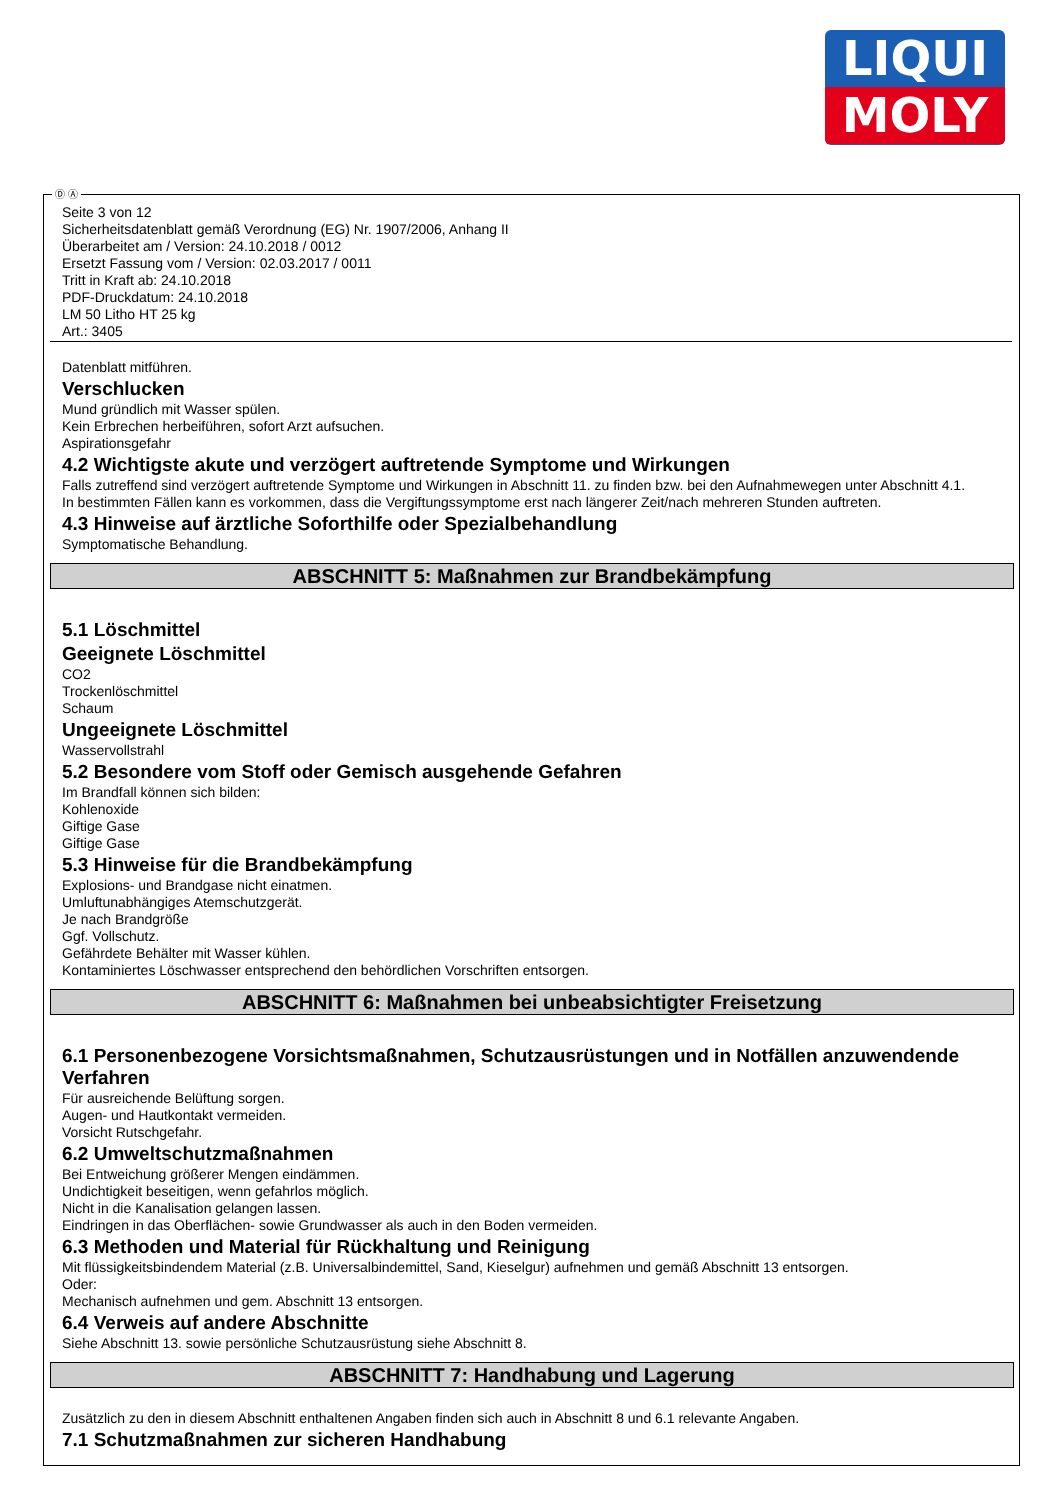LIQUI
MOLY
Ⓓ Ⓐ
Seite 3 von 12
Sicherheitsdatenblatt gemäß Verordnung (EG) Nr. 1907/2006, Anhang II
Überarbeitet am / Version: 24.10.2018 / 0012
Ersetzt Fassung vom / Version: 02.03.2017 / 0011
Tritt in Kraft ab: 24.10.2018
PDF-Druckdatum: 24.10.2018
LM 50 Litho HT 25 kg
Art.: 3405
Datenblatt mitführen.
Verschlucken
Mund gründlich mit Wasser spülen.
Kein Erbrechen herbeiführen, sofort Arzt aufsuchen.
Aspirationsgefahr
4.2 Wichtigste akute und verzögert auftretende Symptome und Wirkungen
Falls zutreffend sind verzögert auftretende Symptome und Wirkungen in Abschnitt 11. zu finden bzw. bei den Aufnahmewegen unter Abschnitt 4.1.
In bestimmten Fällen kann es vorkommen, dass die Vergiftungssymptome erst nach längerer Zeit/nach mehreren Stunden auftreten.
4.3 Hinweise auf ärztliche Soforthilfe oder Spezialbehandlung
Symptomatische Behandlung.
ABSCHNITT 5: Maßnahmen zur Brandbekämpfung
5.1 Löschmittel
Geeignete Löschmittel
CO2
Trockenlöschmittel
Schaum
Ungeeignete Löschmittel
Wasservollstrahl
5.2 Besondere vom Stoff oder Gemisch ausgehende Gefahren
Im Brandfall können sich bilden:
Kohlenoxide
Giftige Gase
Giftige Gase
5.3 Hinweise für die Brandbekämpfung
Explosions- und Brandgase nicht einatmen.
Umluftunabhängiges Atemschutzgerät.
Je nach Brandgröße
Ggf. Vollschutz.
Gefährdete Behälter mit Wasser kühlen.
Kontaminiertes Löschwasser entsprechend den behördlichen Vorschriften entsorgen.
ABSCHNITT 6: Maßnahmen bei unbeabsichtigter Freisetzung
6.1 Personenbezogene Vorsichtsmaßnahmen, Schutzausrüstungen und in Notfällen anzuwendende Verfahren
Für ausreichende Belüftung sorgen.
Augen- und Hautkontakt vermeiden.
Vorsicht Rutschgefahr.
6.2 Umweltschutzmaßnahmen
Bei Entweichung größerer Mengen eindämmen.
Undichtigkeit beseitigen, wenn gefahrlos möglich.
Nicht in die Kanalisation gelangen lassen.
Eindringen in das Oberflächen- sowie Grundwasser als auch in den Boden vermeiden.
6.3 Methoden und Material für Rückhaltung und Reinigung
Mit flüssigkeitsbindendem Material (z.B. Universalbindemittel, Sand, Kieselgur) aufnehmen und gemäß Abschnitt 13 entsorgen.
Oder:
Mechanisch aufnehmen und gem. Abschnitt 13 entsorgen.
6.4 Verweis auf andere Abschnitte
Siehe Abschnitt 13. sowie persönliche Schutzausrüstung siehe Abschnitt 8.
ABSCHNITT 7: Handhabung und Lagerung
Zusätzlich zu den in diesem Abschnitt enthaltenen Angaben finden sich auch in Abschnitt 8 und 6.1 relevante Angaben.
7.1 Schutzmaßnahmen zur sicheren Handhabung